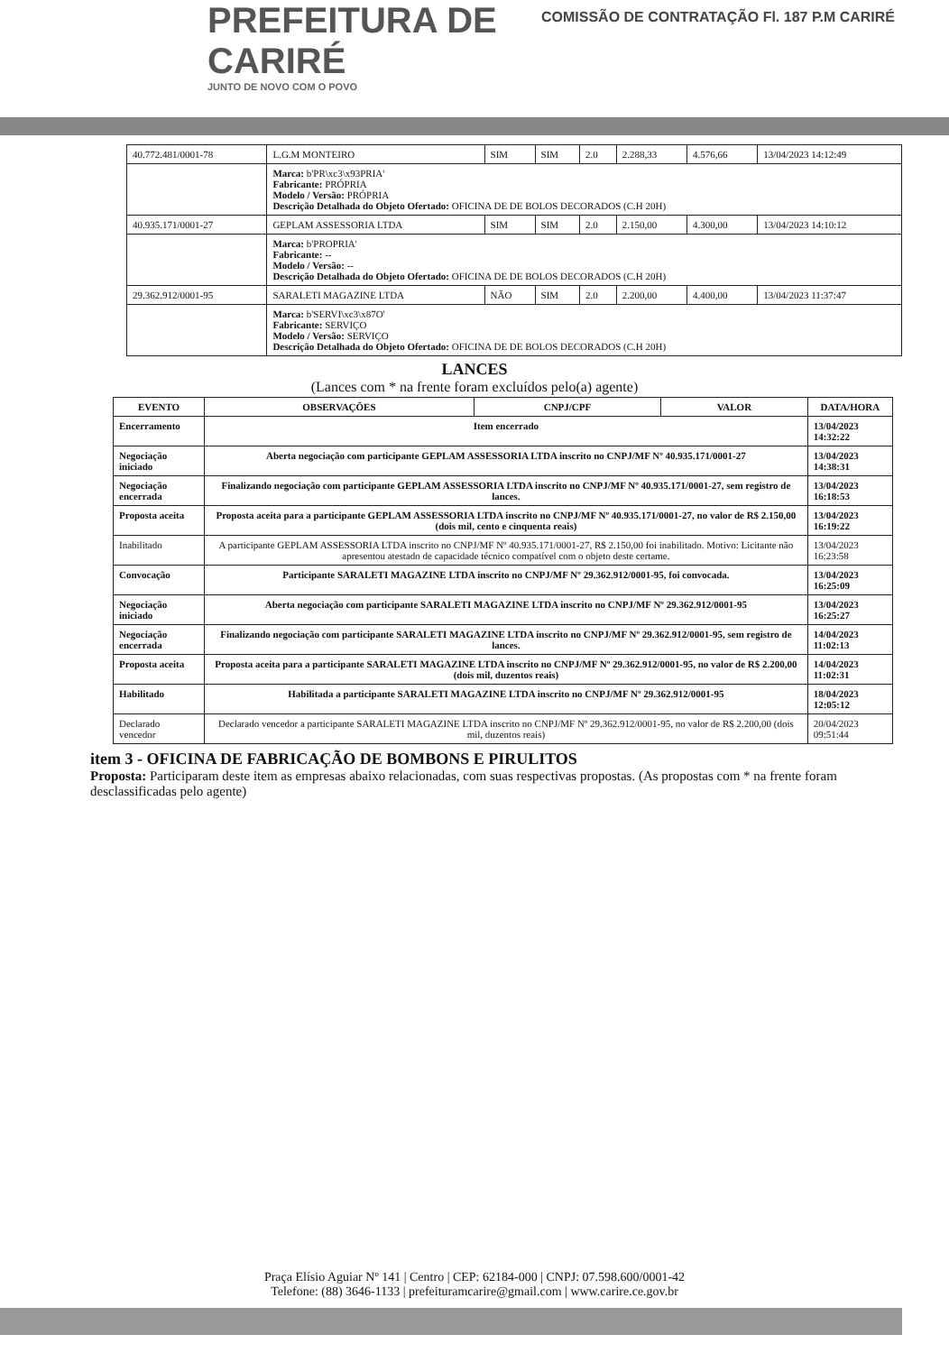PREFEITURA DE
CARIRÉ
JUNTO DE NOVO COM O POVO
COMISSÃO DE CONTRATAÇÃO Fl. 187 P.M CARIRÉ
| 40.772.481/0001-78 | L.G.M MONTEIRO | SIM | SIM | 2.0 | 2.288,33 | 4.576,66 | 13/04/2023 14:12:49 |
| | Marca: b'PR\xc3\x93PRIA' Fabricante: PRÓPRIA Modelo / Versão: PRÓPRIA Descrição Detalhada do Objeto Ofertado: OFICINA DE DE BOLOS DECORADOS (C.H 20H) | | | | | | |
| 40.935.171/0001-27 | GEPLAM ASSESSORIA LTDA | SIM | SIM | 2.0 | 2.150,00 | 4.300,00 | 13/04/2023 14:10:12 |
| | Marca: b'PROPRIA' Fabricante: -- Modelo / Versão: -- Descrição Detalhada do Objeto Ofertado: OFICINA DE DE BOLOS DECORADOS (C.H 20H) | | | | | | |
| 29.362.912/0001-95 | SARALETI MAGAZINE LTDA | NÃO | SIM | 2.0 | 2.200,00 | 4.400,00 | 13/04/2023 11:37:47 |
| | Marca: b'SERVI\xc3\x87O' Fabricante: SERVIÇO Modelo / Versão: SERVIÇO Descrição Detalhada do Objeto Ofertado: OFICINA DE DE BOLOS DECORADOS (C.H 20H) | | | | | | |
LANCES
(Lances com * na frente foram excluídos pelo(a) agente)
| EVENTO | OBSERVAÇÕES | CNPJ/CPF | VALOR | DATA/HORA |
| --- | --- | --- | --- | --- |
| Encerramento | Item encerrado | | | 13/04/2023 14:32:22 |
| Negociação iniciado | Aberta negociação com participante GEPLAM ASSESSORIA LTDA inscrito no CNPJ/MF Nº 40.935.171/0001-27 | | | 13/04/2023 14:38:31 |
| Negociação encerrada | Finalizando negociação com participante GEPLAM ASSESSORIA LTDA inscrito no CNPJ/MF Nº 40.935.171/0001-27, sem registro de lances. | | | 13/04/2023 16:18:53 |
| Proposta aceita | Proposta aceita para a participante GEPLAM ASSESSORIA LTDA inscrito no CNPJ/MF Nº 40.935.171/0001-27, no valor de R$ 2.150,00 (dois mil, cento e cinquenta reais) | | | 13/04/2023 16:19:22 |
| Inabilitado | A participante GEPLAM ASSESSORIA LTDA inscrito no CNPJ/MF Nº 40.935.171/0001-27, R$ 2.150,00 foi inabilitado. Motivo: Licitante não apresentou atestado de capacidade técnico compatível com o objeto deste certame. | | | 13/04/2023 16:23:58 |
| Convocação | Participante SARALETI MAGAZINE LTDA inscrito no CNPJ/MF Nº 29.362.912/0001-95, foi convocada. | | | 13/04/2023 16:25:09 |
| Negociação iniciado | Aberta negociação com participante SARALETI MAGAZINE LTDA inscrito no CNPJ/MF Nº 29.362.912/0001-95 | | | 13/04/2023 16:25:27 |
| Negociação encerrada | Finalizando negociação com participante SARALETI MAGAZINE LTDA inscrito no CNPJ/MF Nº 29.362.912/0001-95, sem registro de lances. | | | 14/04/2023 11:02:13 |
| Proposta aceita | Proposta aceita para a participante SARALETI MAGAZINE LTDA inscrito no CNPJ/MF Nº 29.362.912/0001-95, no valor de R$ 2.200,00 (dois mil, duzentos reais) | | | 14/04/2023 11:02:31 |
| Habilitado | Habilitada a participante SARALETI MAGAZINE LTDA inscrito no CNPJ/MF Nº 29.362.912/0001-95 | | | 18/04/2023 12:05:12 |
| Declarado vencedor | Declarado vencedor a participante SARALETI MAGAZINE LTDA inscrito no CNPJ/MF Nº 29.362.912/0001-95, no valor de R$ 2.200,00 (dois mil, duzentos reais) | | | 20/04/2023 09:51:44 |
item 3 - OFICINA DE FABRICAÇÃO DE BOMBONS E PIRULITOS
Proposta: Participaram deste item as empresas abaixo relacionadas, com suas respectivas propostas. (As propostas com * na frente foram desclassificadas pelo agente)
Praça Elísio Aguiar Nº 141 | Centro | CEP: 62184-000 | CNPJ: 07.598.600/0001-42
Telefone: (88) 3646-1133 | prefeituramcarire@gmail.com | www.carire.ce.gov.br